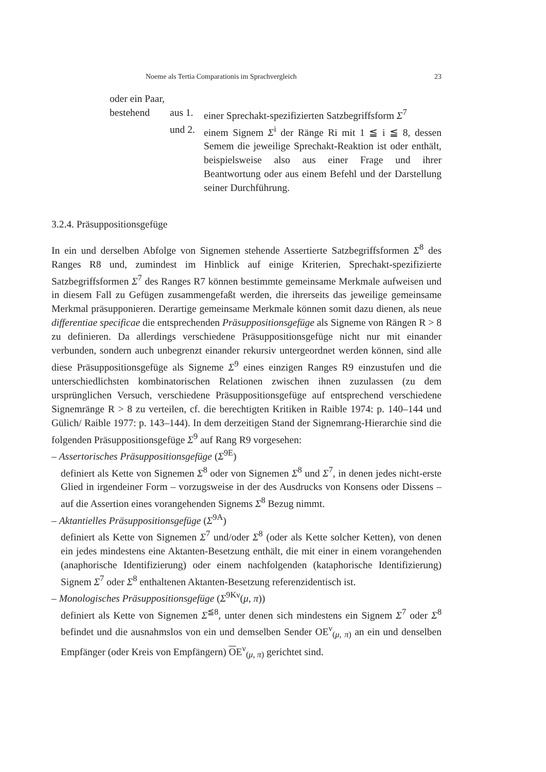Noeme als Tertia Comparationis im Sprachvergleich 23
oder ein Paar,
bestehend aus 1. einer Sprechakt-spezifizierten Satzbegriffsform Σ<sup>7</sup>
und 2. einem Signem Σ<sup>i</sup> der Ränge Ri mit 1 ≦ i ≦ 8, dessen Semem die jeweilige Sprechakt-Reaktion ist oder enthält, beispielsweise also aus einer Frage und ihrer Beantwortung oder aus einem Befehl und der Darstellung seiner Durchführung.
3.2.4. Präsuppositionsgefüge
In ein und derselben Abfolge von Signemen stehende Assertierte Satzbegriffsformen Σ<sup>8</sup> des Ranges R8 und, zumindest im Hinblick auf einige Kriterien, Sprechakt-spezifizierte Satzbegriffsformen Σ<sup>7</sup> des Ranges R7 können bestimmte gemeinsame Merkmale aufweisen und in diesem Fall zu Gefügen zusammengefaßt werden, die ihrerseits das jeweilige gemeinsame Merkmal präsupponieren. Derartige gemeinsame Merkmale können somit dazu dienen, als neue differentiae specificae die entsprechenden Präsuppositionsgefüge als Signeme von Rängen R > 8 zu definieren. Da allerdings verschiedene Präsuppositionsgefüge nicht nur mit einander verbunden, sondern auch unbegrenzt einander rekursiv untergeordnet werden können, sind alle diese Präsuppositionsgefüge als Signeme Σ<sup>9</sup> eines einzigen Ranges R9 einzustufen und die unterschiedlichsten kombinatorischen Relationen zwischen ihnen zuzulassen (zu dem ursprünglichen Versuch, verschiedene Präsuppositionsgefüge auf entsprechend verschiedene Signemränge R > 8 zu verteilen, cf. die berechtigten Kritiken in Raible 1974: p. 140–144 und Gülich/ Raible 1977: p. 143–144). In dem derzeitigen Stand der Signemrang-Hierarchie sind die folgenden Präsuppositionsgefüge Σ<sup>9</sup> auf Rang R9 vorgesehen:
– Assertorisches Präsuppositionsgefüge (Σ<sup>9E</sup>)
definiert als Kette von Signemen Σ<sup>8</sup> oder von Signemen Σ<sup>8</sup> und Σ<sup>7</sup>, in denen jedes nicht-erste Glied in irgendeiner Form – vorzugsweise in der des Ausdrucks von Konsens oder Dissens – auf die Assertion eines vorangehenden Signems Σ<sup>8</sup> Bezug nimmt.
– Aktantielles Präsuppositionsgefüge (Σ<sup>9A</sup>)
definiert als Kette von Signemen Σ<sup>7</sup> und/oder Σ<sup>8</sup> (oder als Kette solcher Ketten), von denen ein jedes mindestens eine Aktanten-Besetzung enthält, die mit einer in einem vorangehenden (anaphorische Identifizierung) oder einem nachfolgenden (kataphorische Identifizierung) Signem Σ<sup>7</sup> oder Σ<sup>8</sup> enthaltenen Aktanten-Besetzung referenzidentisch ist.
– Monologisches Präsuppositionsgefüge (Σ<sup>9Kν</sup>(μ, π))
definiert als Kette von Signemen Σ<sup>≦8</sup>, unter denen sich mindestens ein Signem Σ<sup>7</sup> oder Σ<sup>8</sup> befindet und die ausnahmslos von ein und demselben Sender OE<sup>ν</sup><sub>(μ, π)</sub> an ein und denselben Empfänger (oder Kreis von Empfängern) OE<sup>ν</sup><sub>(μ, π)</sub> gerichtet sind.